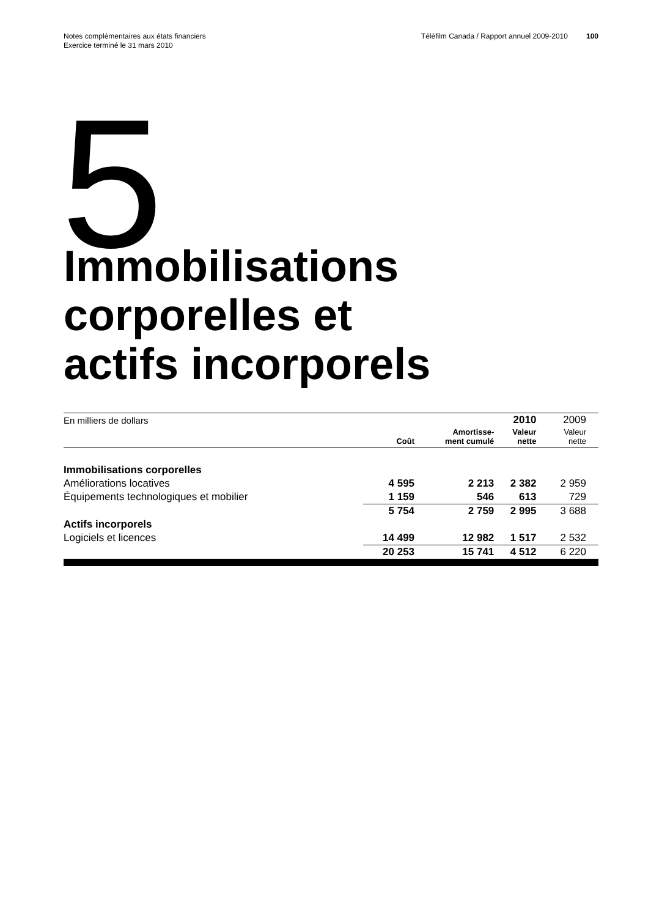Notes complémentaires aux états financiers
Exercice terminé le 31 mars 2010
Téléfilm Canada / Rapport annuel 2009-2010
100
5
Immobilisations
corporelles et
actifs incorporels
| En milliers de dollars | | | 2010 | 2009 |
| | Coût | Amortisse- ment cumulé | Valeur nette | Valeur nette |
| Immobilisations corporelles | | | | |
| Améliorations locatives | 4 595 | 2 213 | 2 382 | 2 959 |
| Équipements technologiques et mobilier | 1 159 | 546 | 613 | 729 |
| | 5 754 | 2 759 | 2 995 | 3 688 |
| Actifs incorporels | | | | |
| Logiciels et licences | 14 499 | 12 982 | 1 517 | 2 532 |
| | 20 253 | 15 741 | 4 512 | 6 220 |